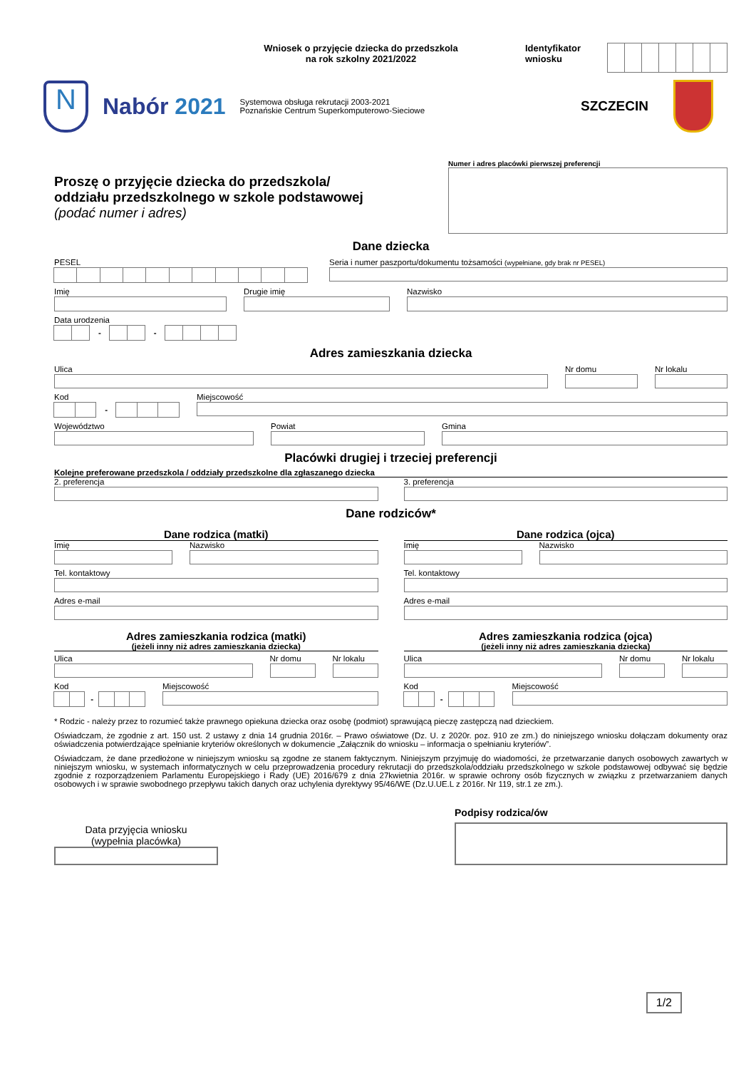Wniosek o przyjęcie dziecka do przedszkola
na rok szkolny 2021/2022
Identyfikator wniosku
N
Nabór 2021
Systemowa obsługa rekrutacji 2003-2021
Poznańskie Centrum Superkomputerowo-Sieciowe
SZCZECIN
Proszę o przyjęcie dziecka do przedszkola/
oddziału przedszkolnego w szkole podstawowej
(podać numer i adres)
Numer i adres placówki pierwszej preferencji
Dane dziecka
PESEL Seria i numer paszportu/dokumentu tożsamości (wypełniane, gdy brak nr PESEL)
Imię Drugie imię Nazwisko
Data urodzenia
- -
Adres zamieszkania dziecka
Ulica Nr domu Nr lokalu
Kod
-
Miejscowość
Województwo Powiat Gmina
Placówki drugiej i trzeciej preferencji
Kolejne preferowane przedszkola / oddziały przedszkolne dla zgłaszanego dziecka
2. preferencja 3. preferencja
Dane rodziców*
Dane rodzica (matki)
Imię Nazwisko
Tel. kontaktowy
Adres e-mail
Adres zamieszkania rodzica (matki)
(jeżeli inny niż adres zamieszkania dziecka)
Ulica Nr domu Nr lokalu
Kod
-
Miejscowość
Dane rodzica (ojca)
Imię Nazwisko
Tel. kontaktowy
Adres e-mail
Adres zamieszkania rodzica (ojca)
(jeżeli inny niż adres zamieszkania dziecka)
Ulica Nr domu Nr lokalu
Kod
-
Miejscowość
* Rodzic - należy przez to rozumieć także prawnego opiekuna dziecka oraz osobę (podmiot) sprawującą pieczę zastępczą nad dzieckiem.
Oświadczam, że zgodnie z art. 150 ust. 2 ustawy z dnia 14 grudnia 2016r. – Prawo oświatowe (Dz. U. z 2020r. poz. 910 ze zm.) do niniejszego wniosku dołączam dokumenty oraz oświadczenia potwierdzające spełnianie kryteriów określonych w dokumencie „Załącznik do wniosku – informacja o spełnianiu kryteriów”.
Oświadczam, że dane przedłożone w niniejszym wniosku są zgodne ze stanem faktycznym. Niniejszym przyjmuję do wiadomości, że przetwarzanie danych osobowych zawartych w niniejszym wniosku, w systemach informatycznych w celu przeprowadzenia procedury rekrutacji do przedszkola/oddziału przedszkolnego w szkole podstawowej odbywać się będzie zgodnie z rozporządzeniem Parlamentu Europejskiego i Rady (UE) 2016/679 z dnia 27kwietnia 2016r. w sprawie ochrony osób fizycznych w związku z przetwarzaniem danych osobowych i w sprawie swobodnego przepływu takich danych oraz uchylenia dyrektywy 95/46/WE (Dz.U.UE.L z 2016r. Nr 119, str.1 ze zm.).
Data przyjęcia wniosku
(wypełnia placówka)
Podpisy rodzica/ów
1/2